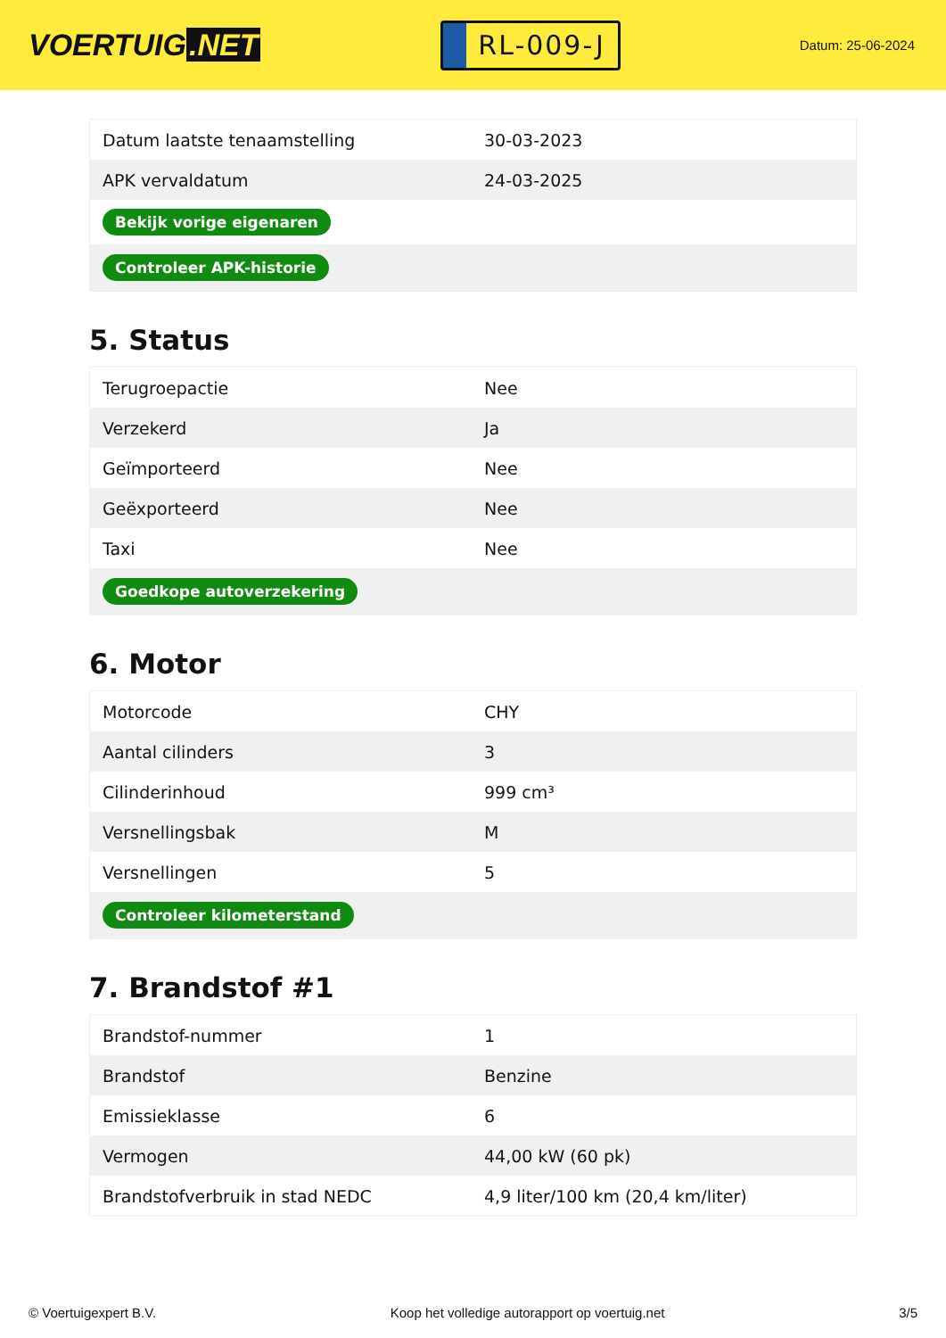VOERTUIG.NET
RL-009-J
Datum: 25-06-2024
| Datum laatste tenaamstelling | 30-03-2023 |
| APK vervaldatum | 24-03-2025 |
| Bekijk vorige eigenaren | |
| Controleer APK-historie | |
5. Status
| Terugroepactie | Nee |
| Verzekerd | Ja |
| Geïmporteerd | Nee |
| Geëxporteerd | Nee |
| Taxi | Nee |
| Goedkope autoverzekering | |
6. Motor
| Motorcode | CHY |
| Aantal cilinders | 3 |
| Cilinderinhoud | 999 cm³ |
| Versnellingsbak | M |
| Versnellingen | 5 |
| Controleer kilometerstand | |
7. Brandstof #1
| Brandstof-nummer | 1 |
| Brandstof | Benzine |
| Emissieklasse | 6 |
| Vermogen | 44,00 kW (60 pk) |
| Brandstofverbruik in stad NEDC | 4,9 liter/100 km (20,4 km/liter) |
© Voertuigexpert B.V. Koop het volledige autorapport op voertuig.net 3/5